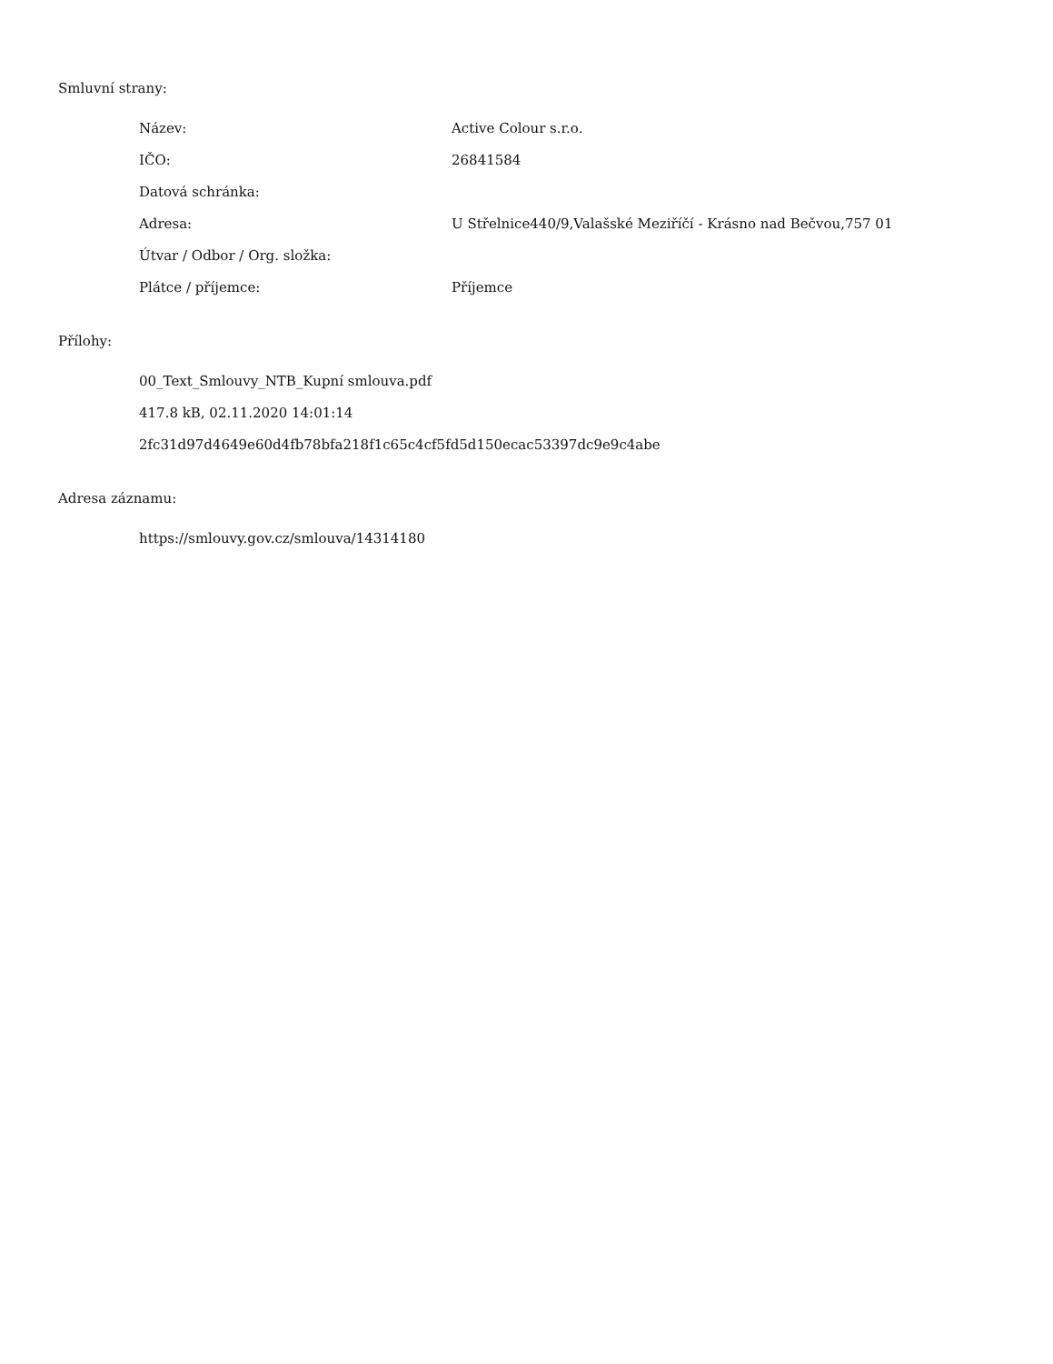Smluvní strany:
| Název: | Active Colour s.r.o. |
| IČO: | 26841584 |
| Datová schránka: | |
| Adresa: | U Střelnice440/9,Valašské Meziříčí - Krásno nad Bečvou,757 01 |
| Útvar / Odbor / Org. složka: | |
| Plátce / příjemce: | Příjemce |
Přílohy:
00_Text_Smlouvy_NTB_Kupní smlouva.pdf
417.8 kB, 02.11.2020 14:01:14
2fc31d97d4649e60d4fb78bfa218f1c65c4cf5fd5d150ecac53397dc9e9c4abe
Adresa záznamu:
https://smlouvy.gov.cz/smlouva/14314180